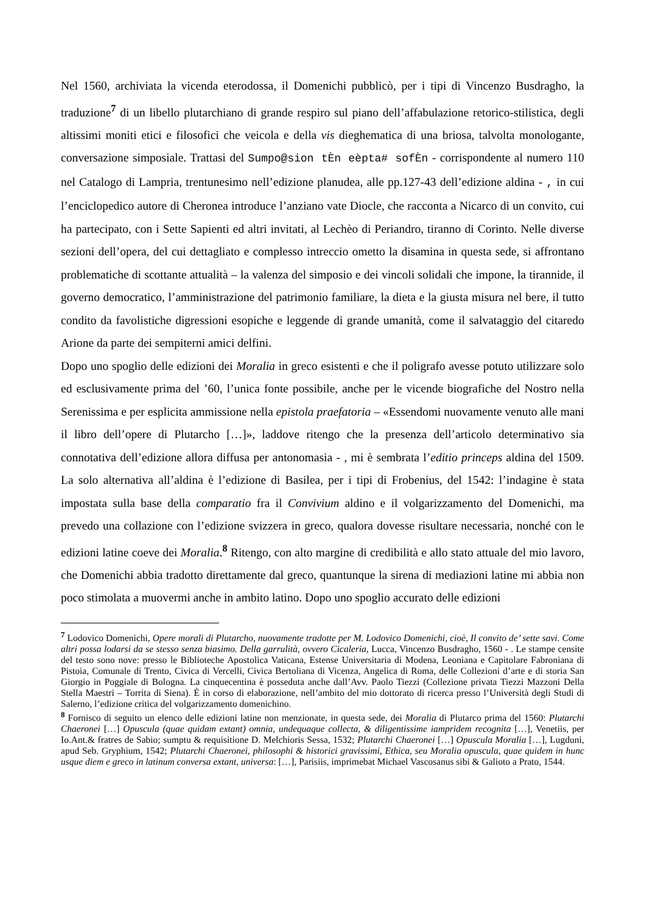Nel 1560, archiviata la vicenda eterodossa, il Domenichi pubblicò, per i tipi di Vincenzo Busdragho, la traduzione<sup>7</sup> di un libello plutarchiano di grande respiro sul piano dell’affabulazione retorico-stilistica, degli altissimi moniti etici e filosofici che veicola e della vis dieghematica di una briosa, talvolta monologante, conversazione simposiale. Trattasi del Sumpo@sion tÈn eèpta# sofÈn - corrispondente al numero 110 nel Catalogo di Lampria, trentunesimo nell’edizione planudea, alle pp.127-43 dell’edizione aldina - , in cui l’enciclopedico autore di Cheronea introduce l’anziano vate Diocle, che racconta a Nicarco di un convito, cui ha partecipato, con i Sette Sapienti ed altri invitati, al Lechèo di Periandro, tiranno di Corinto. Nelle diverse sezioni dell’opera, del cui dettagliato e complesso intreccio ometto la disamina in questa sede, si affrontano problematiche di scottante attualità – la valenza del simposio e dei vincoli solidali che impone, la tirannide, il governo democratico, l’amministrazione del patrimonio familiare, la dieta e la giusta misura nel bere, il tutto condito da favolistiche digressioni esopiche e leggende di grande umanità, come il salvataggio del citaredo Arione da parte dei sempiterni amici delfini.
Dopo uno spoglio delle edizioni dei Moralia in greco esistenti e che il poligrafo avesse potuto utilizzare solo ed esclusivamente prima del ’60, l’unica fonte possibile, anche per le vicende biografiche del Nostro nella Serenissima e per esplicita ammissione nella epistola praefatoria – «Essendomi nuovamente venuto alle mani il libro dell’opere di Plutarcho […]», laddove ritengo che la presenza dell’articolo determinativo sia connotativa dell’edizione allora diffusa per antonomasia - , mi è sembrata l’editio princeps aldina del 1509. La solo alternativa all’aldina è l’edizione di Basilea, per i tipi di Frobenius, del 1542: l’indagine è stata impostata sulla base della comparatio fra il Convivium aldino e il volgarizzamento del Domenichi, ma prevedo una collazione con l’edizione svizzera in greco, qualora dovesse risultare necessaria, nonché con le edizioni latine coeve dei Moralia.<sup>8</sup> Ritengo, con alto margine di credibilità e allo stato attuale del mio lavoro, che Domenichi abbia tradotto direttamente dal greco, quantunque la sirena di mediazioni latine mi abbia non poco stimolata a muovermi anche in ambito latino. Dopo uno spoglio accurato delle edizioni
<sup>7</sup> Lodovico Domenichi, Opere morali di Plutarcho, nuovamente tradotte per M. Lodovico Domenichi, cioè, Il convito de’ sette savi. Come altri possa lodarsi da se stesso senza biasimo. Della garrulità, ovvero Cicaleria, Lucca, Vincenzo Busdragho, 1560 - . Le stampe censite del testo sono nove: presso le Biblioteche Apostolica Vaticana, Estense Universitaria di Modena, Leoniana e Capitolare Fabroniana di Pistoia, Comunale di Trento, Civica di Vercelli, Civica Bertoliana di Vicenza, Angelica di Roma, delle Collezioni d’arte e di storia San Giorgio in Poggiale di Bologna. La cinquecentina è posseduta anche dall’Avv. Paolo Tiezzi (Collezione privata Tiezzi Mazzoni Della Stella Maestri – Torrita di Siena). È in corso di elaborazione, nell’ambito del mio dottorato di ricerca presso l’Università degli Studi di Salerno, l’edizione critica del volgarizzamento domenichino.
<sup>8</sup> Fornisco di seguito un elenco delle edizioni latine non menzionate, in questa sede, dei Moralia di Plutarco prima del 1560: Plutarchi Chaeronei […] Opuscula (quae quidam extant) omnia, undequaque collecta, & diligentissime iampridem recognita […], Venetiis, per Io.Ant.& fratres de Sabio; sumptu & requisitione D. Melchioris Sessa, 1532; Plutarchi Chaeronei […] Opuscula Moralia […], Lugduni, apud Seb. Gryphium, 1542; Plutarchi Chaeronei, philosophi & historici gravissimi, Ethica, seu Moralia opuscula, quae quidem in hunc usque diem e greco in latinum conversa extant, universa: […], Parisiis, imprimebat Michael Vascosanus sibi & Galioto a Prato, 1544.